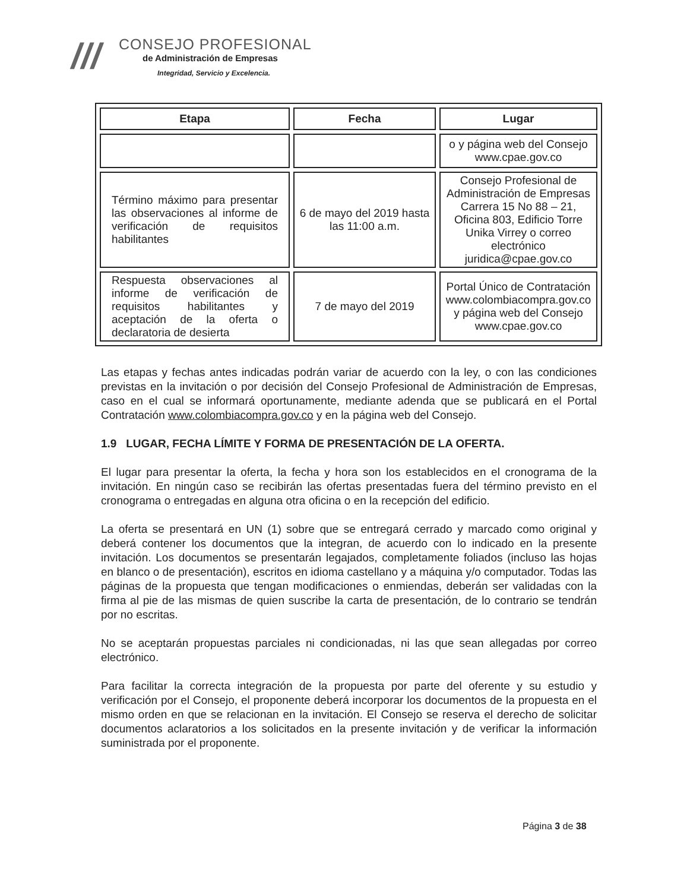///
CONSEJO PROFESIONAL
de Administración de Empresas
Integridad, Servicio y Excelencia.
| Etapa | Fecha | Lugar |
| --- | --- | --- |
| | | o y página web del Consejo www.cpae.gov.co |
| Término máximo para presentar las observaciones al informe de verificación de requisitos habilitantes | 6 de mayo del 2019 hasta las 11:00 a.m. | Consejo Profesional de Administración de Empresas Carrera 15 No 88 – 21, Oficina 803, Edificio Torre Unika Virrey o correo electrónico juridica@cpae.gov.co |
| Respuesta observaciones al informe de verificación de requisitos habilitantes y aceptación de la oferta o declaratoria de desierta | 7 de mayo del 2019 | Portal Único de Contratación www.colombiacompra.gov.co y página web del Consejo www.cpae.gov.co |
Las etapas y fechas antes indicadas podrán variar de acuerdo con la ley, o con las condiciones previstas en la invitación o por decisión del Consejo Profesional de Administración de Empresas, caso en el cual se informará oportunamente, mediante adenda que se publicará en el Portal Contratación www.colombiacompra.gov.co y en la página web del Consejo.
1.9 LUGAR, FECHA LÍMITE Y FORMA DE PRESENTACIÓN DE LA OFERTA.
El lugar para presentar la oferta, la fecha y hora son los establecidos en el cronograma de la invitación. En ningún caso se recibirán las ofertas presentadas fuera del término previsto en el cronograma o entregadas en alguna otra oficina o en la recepción del edificio.
La oferta se presentará en UN (1) sobre que se entregará cerrado y marcado como original y deberá contener los documentos que la integran, de acuerdo con lo indicado en la presente invitación. Los documentos se presentarán legajados, completamente foliados (incluso las hojas en blanco o de presentación), escritos en idioma castellano y a máquina y/o computador. Todas las páginas de la propuesta que tengan modificaciones o enmiendas, deberán ser validadas con la firma al pie de las mismas de quien suscribe la carta de presentación, de lo contrario se tendrán por no escritas.
No se aceptarán propuestas parciales ni condicionadas, ni las que sean allegadas por correo electrónico.
Para facilitar la correcta integración de la propuesta por parte del oferente y su estudio y verificación por el Consejo, el proponente deberá incorporar los documentos de la propuesta en el mismo orden en que se relacionan en la invitación. El Consejo se reserva el derecho de solicitar documentos aclaratorios a los solicitados en la presente invitación y de verificar la información suministrada por el proponente.
Página 3 de 38